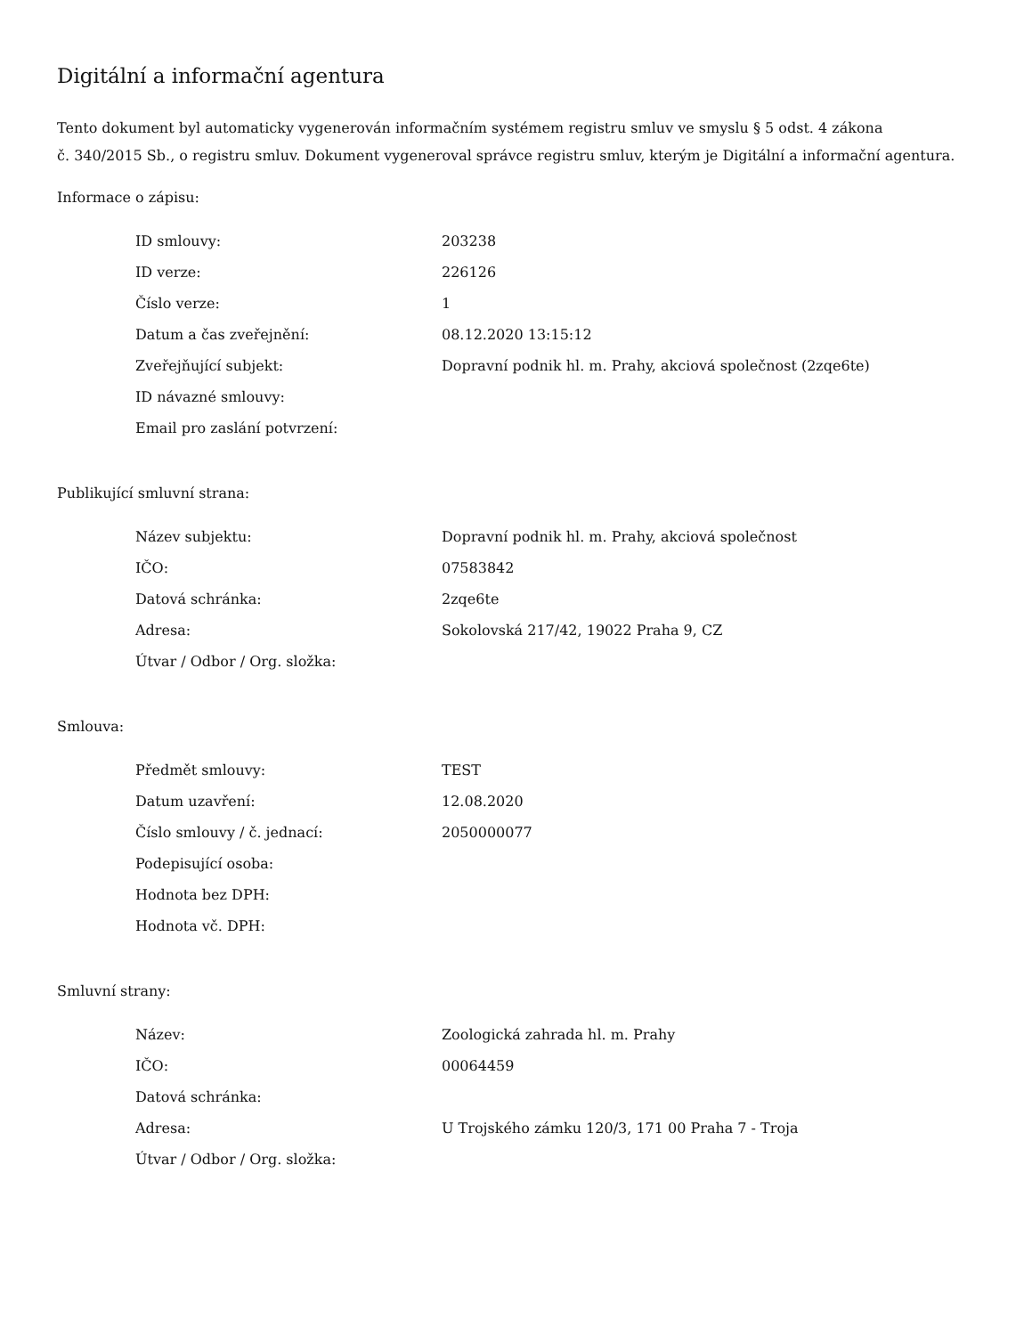Digitální a informační agentura
Tento dokument byl automaticky vygenerován informačním systémem registru smluv ve smyslu § 5 odst. 4 zákona
č. 340/2015 Sb., o registru smluv. Dokument vygeneroval správce registru smluv, kterým je Digitální a informační agentura.
Informace o zápisu:
| ID smlouvy: | 203238 |
| ID verze: | 226126 |
| Číslo verze: | 1 |
| Datum a čas zveřejnění: | 08.12.2020 13:15:12 |
| Zveřejňující subjekt: | Dopravní podnik hl. m. Prahy, akciová společnost (2zqe6te) |
| ID návazné smlouvy: | |
| Email pro zaslání potvrzení: | |
Publikující smluvní strana:
| Název subjektu: | Dopravní podnik hl. m. Prahy, akciová společnost |
| IČO: | 07583842 |
| Datová schránka: | 2zqe6te |
| Adresa: | Sokolovská 217/42, 19022 Praha 9, CZ |
| Útvar / Odbor / Org. složka: | |
Smlouva:
| Předmět smlouvy: | TEST |
| Datum uzavření: | 12.08.2020 |
| Číslo smlouvy / č. jednací: | 2050000077 |
| Podepisující osoba: | |
| Hodnota bez DPH: | |
| Hodnota vč. DPH: | |
Smluvní strany:
| Název: | Zoologická zahrada hl. m. Prahy |
| IČO: | 00064459 |
| Datová schránka: | |
| Adresa: | U Trojského zámku 120/3, 171 00 Praha 7 - Troja |
| Útvar / Odbor / Org. složka: | |